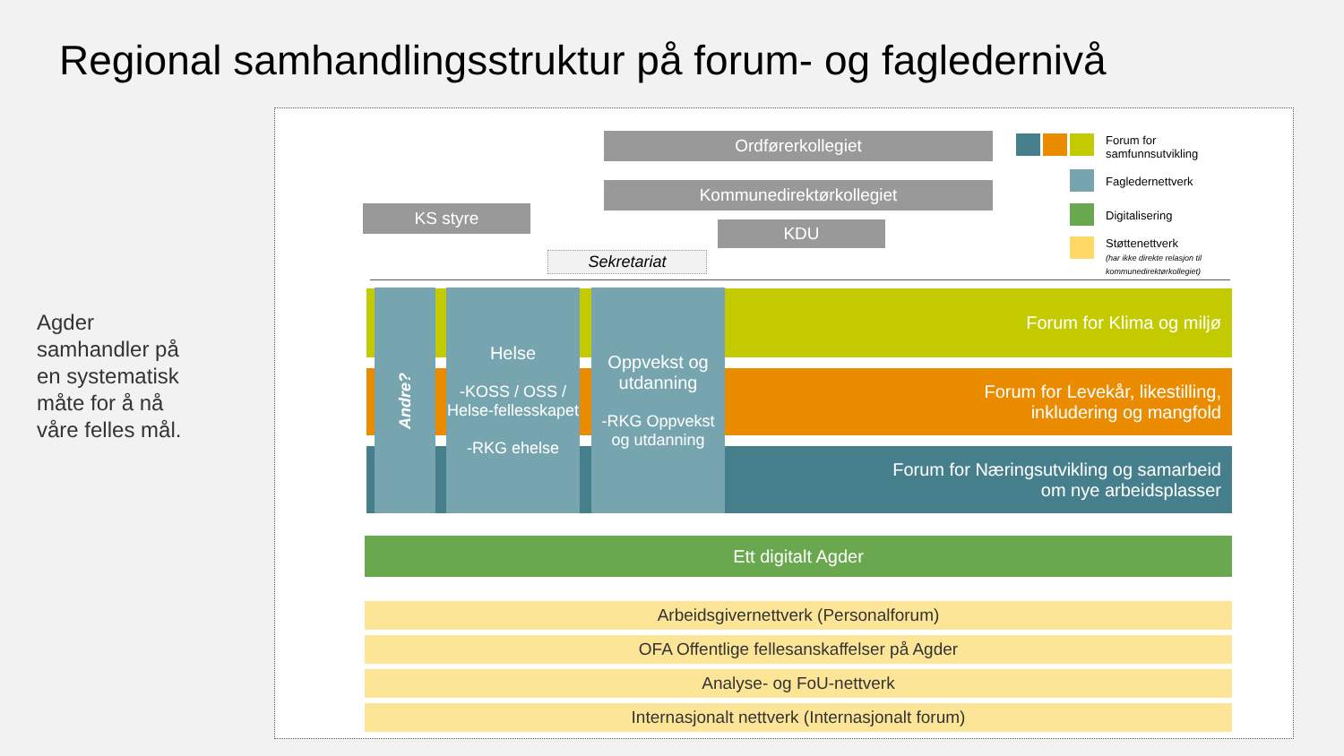Regional samhandlingsstruktur på forum- og fagledernivå
Agder samhandler på en systematisk måte for å nå våre felles mål.
Ordførerkollegiet
Kommunedirektørkollegiet
KS styre
KDU
Sekretariat
Forum for
samfunnsutvikling
Fagledernettverk
Digitalisering
Støttenettverk
(har ikke direkte relasjon til kommunedirektørkollegiet)
Forum for Klima og miljø
Forum for Levekår, likestilling,
inkludering og mangfold
Forum for Næringsutvikling og samarbeid
om nye arbeidsplasser
Andre?
Helse
-KOSS / OSS / Helse-fellesskapet
-RKG ehelse
Oppvekst og utdanning
-RKG Oppvekst og utdanning
Ett digitalt Agder
Arbeidsgivernettverk (Personalforum)
OFA Offentlige fellesanskaffelser på Agder
Analyse- og FoU-nettverk
Internasjonalt nettverk (Internasjonalt forum)